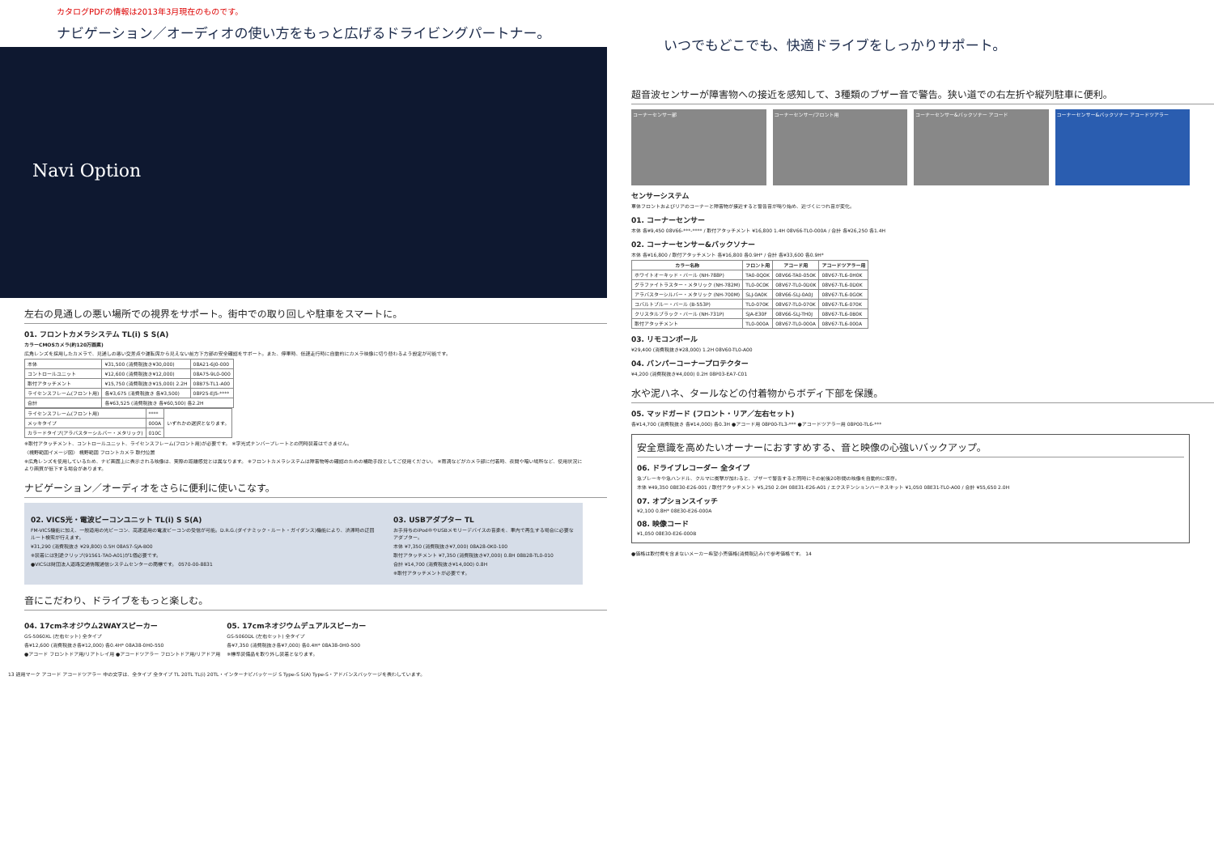カタログPDFの情報は2013年3月現在のものです。
ナビゲーション／オーディオの使い方をもっと広げるドライビングパートナー。
Navi Option
左右の見通しの悪い場所での視界をサポート。街中での取り回しや駐車をスマートに。
01. フロントカメラシステム TL(i) S S(A)
カラーCMOSカメラ(約120万画素)
広角レンズを採用したカメラで、見通しの悪い交差点や運転席から見えない前方下方部の安全確認をサポート。また、停車時、低速走行時に自動的にカメラ映像に切り替わるよう設定が可能です。
| 本体 | ¥31,500 (消費税抜き¥30,000) | 08A21-6J0-000 |
| コントロールユニット | ¥12,600 (消費税抜き¥12,000) | 08A75-9L0-000 |
| 取付アタッチメント | ¥15,750 (消費税抜き¥15,000) 2.2H | 08B75-TL1-A00 |
| ライセンスフレーム(フロント用) | 各¥3,675 (消費税抜き 各¥3,500) | 08P25-EJ5-**** |
| 合計 | 各¥63,525 (消費税抜き 各¥60,500) 各2.2H | |
| ライセンスフレーム(フロント用) | **** | いずれかの選択となります。 |
| メッキタイプ | 000A | |
| カラードタイプ(アラバスターシルバー・メタリック) | 010C | |
※取付アタッチメント、コントロールユニット、ライセンスフレーム(フロント用)が必要です。 ※字光式ナンバープレートとの同時装着はできません。
〈視野範囲イメージ図〉 視野範囲 フロントカメラ 取付位置
※広角レンズを使用しているため、ナビ画面上に表示される映像は、実際の距離感覚とは異なります。 ※フロントカメラシステムは障害物等の確認のための補助手段としてご使用ください。 ※雨滴などがカメラ部に付着時、夜間や暗い場所など、使用状況により画質が低下する場合があります。
ナビゲーション／オーディオをさらに便利に使いこなす。
02. VICS光・電波ビーコンユニット TL(i) S S(A)
FM-VICS機能に加え、一般道用の光ビーコン、高速道用の電波ビーコンの受信が可能。D.R.G.(ダイナミック・ルート・ガイダンス)機能により、渋滞時の迂回ルート検索が行えます。
¥31,290 (消費税抜き ¥29,800) 0.5H 08A57-SJA-B00
※装着には別途クリップ(91561-TA0-A01)が1個必要です。
●VICSは財団法人道路交通情報通信システムセンターの商標です。 0570-00-8831
03. USBアダプター TL
お手持ちのiPod®やUSBメモリーデバイスの音楽を、車内で再生する場合に必要なアダプター。
本体 ¥7,350 (消費税抜き¥7,000) 08A28-0K0-100
取付アタッチメント ¥7,350 (消費税抜き¥7,000) 0.8H 08B28-TL0-010
合計 ¥14,700 (消費税抜き¥14,000) 0.8H
※取付アタッチメントが必要です。
音にこだわり、ドライブをもっと楽しむ。
04. 17cmネオジウム2WAYスピーカー
GS-5060XL (左右セット) 全タイプ
各¥12,600 (消費税抜き各¥12,000) 各0.4H* 08A38-0H0-550
●アコード フロントドア用/リアトレイ用 ●アコードツアラー フロントドア用/リアドア用
05. 17cmネオジウムデュアルスピーカー
GS-5060DL (左右セット) 全タイプ
各¥7,350 (消費税抜き各¥7,000) 各0.4H* 08A38-0H0-500
※標準装備品を取り外し装着となります。
13 適用マーク アコード アコードツアラー 中の文字は、全タイプ 全タイプ TL 20TL TL(i) 20TL・インターナビパッケージ S Type-S S(A) Type-S・アドバンスパッケージを表わしています。
いつでもどこでも、快適ドライブをしっかりサポート。
超音波センサーが障害物への接近を感知して、3種類のブザー音で警告。狭い道での右左折や縦列駐車に便利。
コーナーセンサー部 コーナーセンサー/フロント用 コーナーセンサー&バックソナー アコード
コーナーセンサー&バックソナー アコードツアラー
センサーシステム
車体フロントおよびリアのコーナーと障害物が接近すると警告音が鳴り始め、近づくにつれ音が変化。
01. コーナーセンサー
本体 各¥9,450 08V66-***-**** / 取付アタッチメント ¥16,800 1.4H 08V66-TL0-000A / 合計 各¥26,250 各1.4H
02. コーナーセンサー&バックソナー
本体 各¥16,800 / 取付アタッチメント 各¥16,800 各0.9H* / 合計 各¥33,600 各0.9H*
| カラー名称 | フロント用 | アコード用 | アコードツアラー用 |
| --- | --- | --- | --- |
| ホワイトオーキッド・パール (NH-788P) | TA0-0Q0K | 08V66-TA0-050K | 08V67-TL6-0H0K |
| グラファイトラスター・メタリック (NH-782M) | TL0-0C0K | 08V67-TL0-0D0K | 08V67-TL6-0D0K |
| アラバスターシルバー・メタリック (NH-700M) | SLJ-0A0K | 08V66-SLJ-0A0J | 08V67-TL6-0G0K |
| コバルトブルー・パール (B-553P) | TL0-070K | 08V67-TL0-070K | 08V67-TL6-070K |
| クリスタルブラック・パール (NH-731P) | SJA-E30F | 08V66-SLJ-TH0J | 08V67-TL6-0B0K |
| 取付アタッチメント | TL0-000A | 08V67-TL0-000A | 08V67-TL6-000A |
03. リモコンポール
¥29,400 (消費税抜き¥28,000) 1.2H 08V60-TL0-A00
04. バンパーコーナープロテクター
¥4,200 (消費税抜き¥4,000) 0.2H 08P03-EA7-C01
水や泥ハネ、タールなどの付着物からボディ下部を保護。
05. マッドガード (フロント・リア／左右セット)
各¥14,700 (消費税抜き 各¥14,000) 各0.3H ●アコード用 08P00-TL3-*** ●アコードツアラー用 08P00-TL6-***
安全意識を高めたいオーナーにおすすめする、音と映像の心強いバックアップ。
06. ドライブレコーダー 全タイプ
急ブレーキや急ハンドル、クルマに衝撃が加わると、ブザーで警告すると同時にその前後20秒間の映像を自動的に保存。
本体 ¥49,350 08E30-E26-001 / 取付アタッチメント ¥5,250 2.0H 08E31-E26-A01 / エクステンションハーネスキット ¥1,050 08E31-TL0-A00 / 合計 ¥55,650 2.0H
07. オプションスイッチ
¥2,100 0.8H* 08E30-E26-000A
08. 映像コード
¥1,050 08E30-E26-000B
●価格は取付費を含まないメーカー希望小売価格(消費税込み)で参考価格です。 14